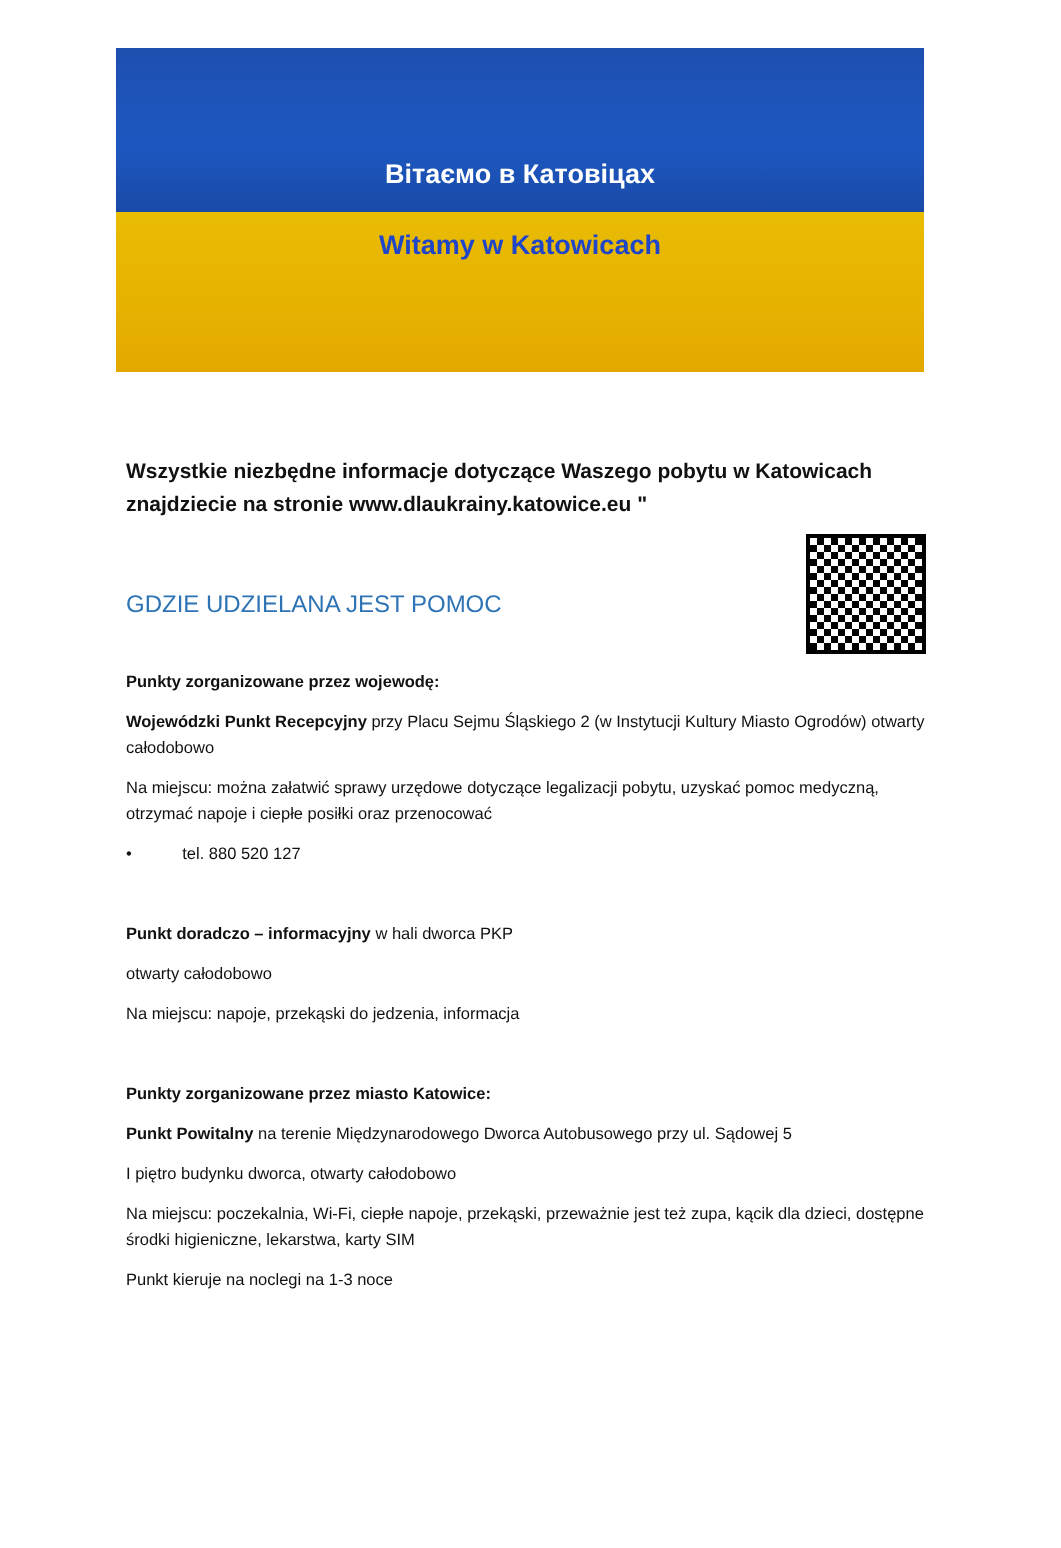Вітаємо в Катовіцах
Witamy w Katowicach
Wszystkie niezbędne informacje dotyczące Waszego pobytu w Katowicach znajdziecie na stronie www.dlaukrainy.katowice.eu "
GDZIE UDZIELANA JEST POMOC
Punkty zorganizowane przez wojewodę:
Wojewódzki Punkt Recepcyjny przy Placu Sejmu Śląskiego 2 (w Instytucji Kultury Miasto Ogrodów) otwarty całodobowo
Na miejscu: można załatwić sprawy urzędowe dotyczące legalizacji pobytu, uzyskać pomoc medyczną, otrzymać napoje i ciepłe posiłki oraz przenocować
• tel. 880 520 127
Punkt doradczo – informacyjny w hali dworca PKP
otwarty całodobowo
Na miejscu: napoje, przekąski do jedzenia, informacja
Punkty zorganizowane przez miasto Katowice:
Punkt Powitalny na terenie Międzynarodowego Dworca Autobusowego przy ul. Sądowej 5
I piętro budynku dworca, otwarty całodobowo
Na miejscu: poczekalnia, Wi-Fi, ciepłe napoje, przekąski, przeważnie jest też zupa, kącik dla dzieci, dostępne środki higieniczne, lekarstwa, karty SIM
Punkt kieruje na noclegi na 1-3 noce